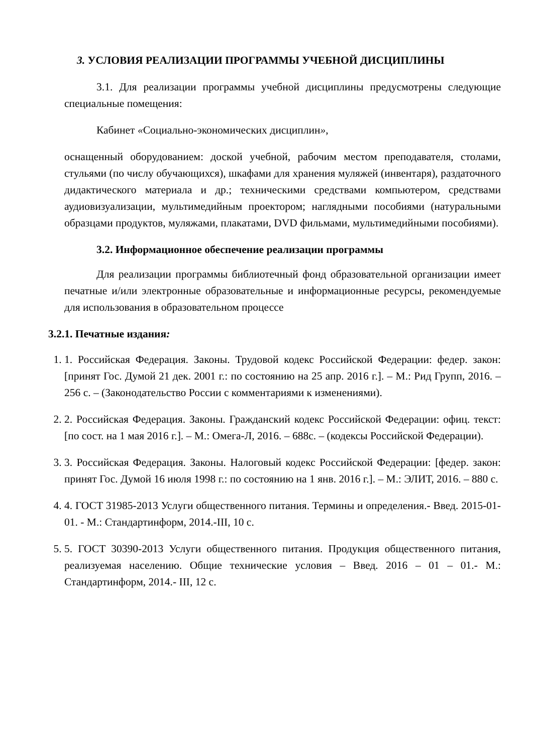3. УСЛОВИЯ РЕАЛИЗАЦИИ ПРОГРАММЫ УЧЕБНОЙ ДИСЦИПЛИНЫ
3.1. Для реализации программы учебной дисциплины предусмотрены следующие специальные помещения:
Кабинет «Социально-экономических дисциплин»,
оснащенный оборудованием: доской учебной, рабочим местом преподавателя, столами, стульями (по числу обучающихся), шкафами для хранения муляжей (инвентаря), раздаточного дидактического материала и др.; техническими средствами компьютером, средствами аудиовизуализации, мультимедийным проектором; наглядными пособиями (натуральными образцами продуктов, муляжами, плакатами, DVD фильмами, мультимедийными пособиями).
3.2. Информационное обеспечение реализации программы
Для реализации программы библиотечный фонд образовательной организации имеет печатные и/или электронные образовательные и информационные ресурсы, рекомендуемые для использования в образовательном процессе
3.2.1. Печатные издания:
1. 1. Российская Федерация. Законы. Трудовой кодекс Российской Федерации: федер. закон: [принят Гос. Думой 21 дек. 2001 г.: по состоянию на 25 апр. 2016 г.]. – М.: Рид Групп, 2016. – 256 с. – (Законодательство России с комментариями к изменениями).
2. 2. Российская Федерация. Законы. Гражданский кодекс Российской Федерации: офиц. текст: [по сост. на 1 мая 2016 г.]. – М.: Омега-Л, 2016. – 688с. – (кодексы Российской Федерации).
3. 3. Российская Федерация. Законы. Налоговый кодекс Российской Федерации: [федер. закон: принят Гос. Думой 16 июля 1998 г.: по состоянию на 1 янв. 2016 г.]. – М.: ЭЛИТ, 2016. – 880 с.
4. 4. ГОСТ 31985-2013 Услуги общественного питания. Термины и определения.- Введ. 2015-01-01. - М.: Стандартинформ, 2014.-III, 10 с.
5. 5. ГОСТ 30390-2013 Услуги общественного питания. Продукция общественного питания, реализуемая населению. Общие технические условия – Введ. 2016 – 01 – 01.- М.: Стандартинформ, 2014.- III, 12 с.